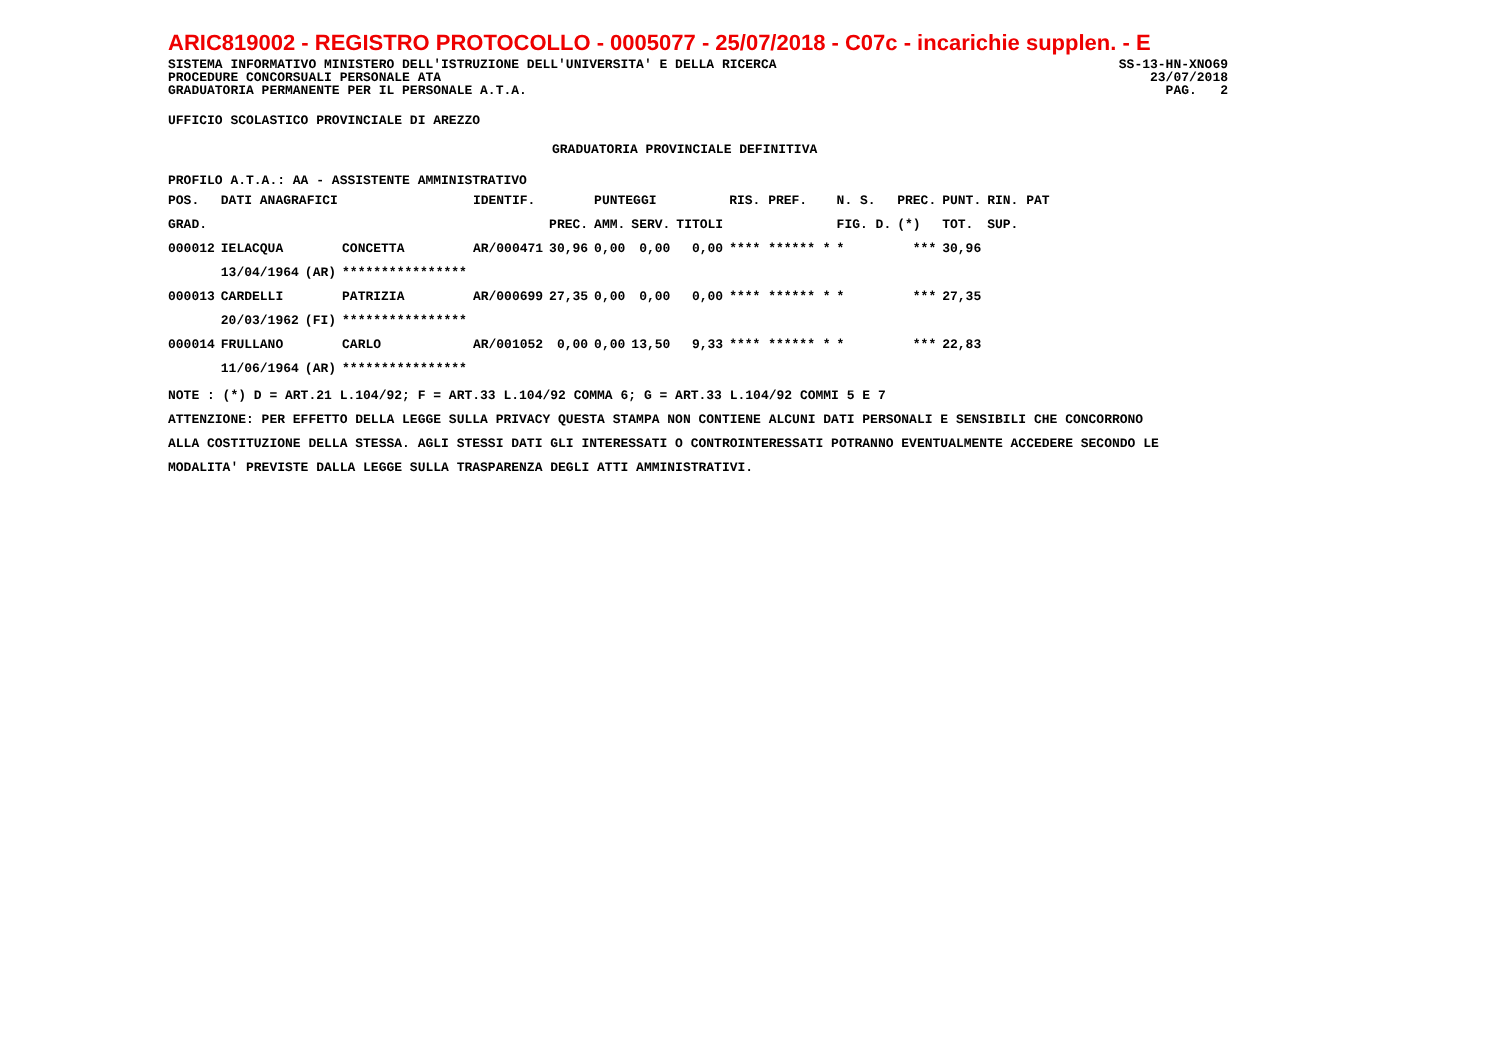ARIC819002 - REGISTRO PROTOCOLLO - 0005077 - 25/07/2018 - C07c - incarichie supplen. - E
SISTEMA INFORMATIVO MINISTERO DELL'ISTRUZIONE DELL'UNIVERSITA' E DELLA RICERCA SS-13-HN-XNO69
PROCEDURE CONCORSUALI PERSONALE ATA 23/07/2018
GRADUATORIA PERMANENTE PER IL PERSONALE A.T.A. PAG. 2
UFFICIO SCOLASTICO PROVINCIALE DI AREZZO
GRADUATORIA PROVINCIALE DEFINITIVA
PROFILO A.T.A.: AA - ASSISTENTE AMMINISTRATIVO
| POS. | DATI ANAGRAFICI | | | IDENTIF. | | PUNTEGGI | | | RIS. PREF. | N. S. | PREC. | PUNT. | RIN. PAT |
| --- | --- | --- | --- | --- | --- | --- | --- | --- | --- | --- | --- | --- | --- |
| GRAD. | | | | | PREC. | AMM. | SERV. | TITOLI | | FIG. D. | (*) | TOT. | SUP. |
| 000012 | IELACQUA | | CONCETTA | AR/000471 | 30,96 | 0,00 | 0,00 | 0,00 | **** ****** * | * | *** | 30,96 | |
| | 13/04/1964 | (AR) | **************** | | | | | | | | | | |
| 000013 | CARDELLI | | PATRIZIA | AR/000699 | 27,35 | 0,00 | 0,00 | 0,00 | **** ****** * | * | *** | 27,35 | |
| | 20/03/1962 | (FI) | **************** | | | | | | | | | | |
| 000014 | FRULLANO | | CARLO | AR/001052 | 0,00 | 0,00 | 13,50 | 9,33 | **** ****** * | * | *** | 22,83 | |
| | 11/06/1964 | (AR) | **************** | | | | | | | | | | |
NOTE : (*) D = ART.21 L.104/92; F = ART.33 L.104/92 COMMA 6; G = ART.33 L.104/92 COMMI 5 E 7
ATTENZIONE: PER EFFETTO DELLA LEGGE SULLA PRIVACY QUESTA STAMPA NON CONTIENE ALCUNI DATI PERSONALI E SENSIBILI CHE CONCORRONO
ALLA COSTITUZIONE DELLA STESSA. AGLI STESSI DATI GLI INTERESSATI O CONTROINTERESSATI POTRANNO EVENTUALMENTE ACCEDERE SECONDO LE
MODALITA' PREVISTE DALLA LEGGE SULLA TRASPARENZA DEGLI ATTI AMMINISTRATIVI.